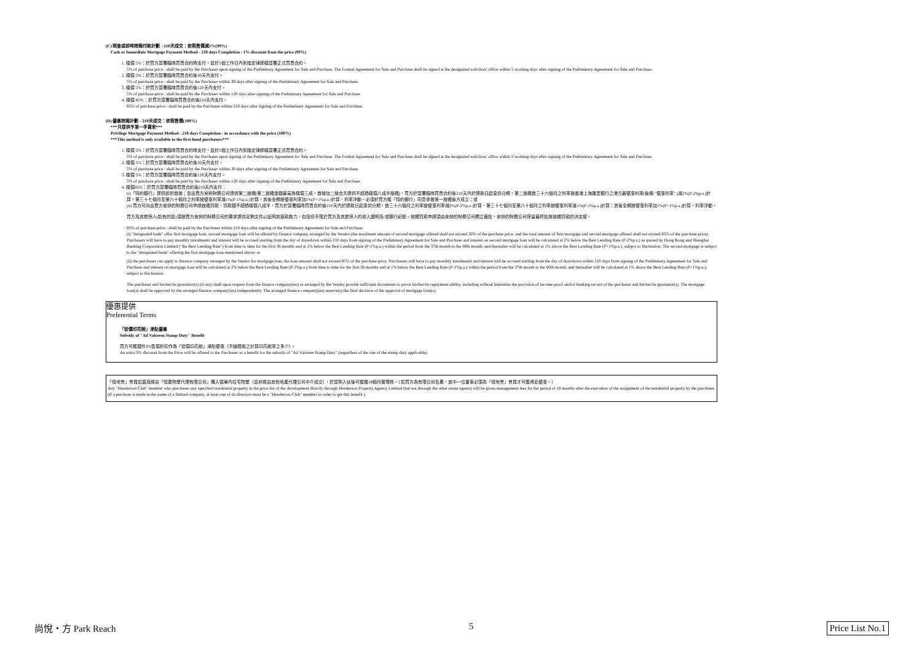(C) 現金或即時按揭付款計劃 - 210天成交：依照售價減1%(99%)
Cash or Immediate Mortgage Payment Method - 210 days Completion : 1% discount from the price (99%)
1. 樓價 5%：於買方簽署臨時買賣合約時支付，並於5個工作日內到指定律師樓簽署正式買賣合約。
5% of purchase price : shall be paid by the Purchaser upon signing of the Preliminary Agreement for Sale and Purchase. The Formal Agreement for Sale and Purchase shall be signed at the designated solicitors' office within 5 working days after signing of the Preliminary Agreement for Sale and Purchase.
2. 樓價 5%：於買方簽署臨時買賣合約後30天內支付。
5% of purchase price : shall be paid by the Purchaser within 30 days after signing of the Preliminary Agreement for Sale and Purchase.
3. 樓價 5%：於買方簽署臨時買賣合約後120天內支付。
5% of purchase price : shall be paid by the Purchaser within 120 days after signing of the Preliminary Agreement for Sale and Purchase.
4. 樓價 85%：於買方簽署臨時買賣合約後210天內支付。
85% of purchase price : shall be paid by the Purchaser within 210 days after signing of the Preliminary Agreement for Sale and Purchase.
(D) 優惠按揭計劃 - 210天成交：依照售價(100%)
***只提供予第一手買家***
Privilege Mortgage Payment Method - 210 days Completion : in accordance with the price (100%)
***This method is only available to the first hand purchasers***
1. 樓價 5%：於買方簽署臨時買賣合約時支付，並於5個工作日內到指定律師樓簽署正式買賣合約。
5% of purchase price : shall be paid by the Purchaser upon signing of the Preliminary Agreement for Sale and Purchase. The Formal Agreement for Sale and Purchase shall be signed at the designated solicitors' office within 5 working days after signing of the Preliminary Agreement for Sale and Purchase.
2. 樓價 5%：於買方簽署臨時買賣合約後30天內支付。
5% of purchase price : shall be paid by the Purchaser within 30 days after signing of the Preliminary Agreement for Sale and Purchase.
3. 樓價 5%：於買方簽署臨時買賣合約後120天內支付。
5% of purchase price : shall be paid by the Purchaser within 120 days after signing of the Preliminary Agreement for Sale and Purchase.
4. 樓價85%：於買方簽署臨時買賣合約後210天內支付：
(i)「特約銀行」提供即供首按；並由賣方安排財務公司提供第二按揭(第二按揭金額最高為樓價三成，首按加二按合共提供不超過樓價八成半按揭)，買方於簽署臨時買賣合約後210天內於提款日起息供分期，第二按揭首三十六個月之利率按香港上海匯豐銀行之港元最優惠利率(後稱 "優惠利率" )減2%(P-2%p.a.)計算，第三十七個月至第六十個月之利率按優惠利率減1%(P-1%p.a.)計算，其後全期按優惠利率加1%(P+1%p.a.)計算，利率浮動。必須於買方獲「特約銀行」同意承做第一按揭後方成立；或
(ii) 買方可向由賣方安排的財務公司申請按揭貸款，貸款額不超過樓價八成半，買方於簽署臨時買賣合約後210天內於提款日起息供分期，首三十六個月之利率按優惠利率減2%(P-2%p.a.)計算，第三十七個月至第六十個月之利率按優惠利率減1%(P-1%p.a.)計算；其後全期按優惠利率加1%(P+1%p.a.)計算，利率浮動。
買方及其擔保人(如有的話)須按賣方安排的財務公司的要求提供足夠文件以証明其還款能力，包括但不限於買方及其擔保人的收入證明及/或銀行紀錄。按揭貸款申請須由安排的財務公司獨立審批，安排的財務公司保留最終批核按揭貸款的決定權。
85% of purchase price : shall be paid by the Purchaser within 210 days after signing of the Preliminary Agreement for Sale and Purchase;
(i) "designated bank" offer first mortgage loan, second mortgage loan will be offered by finance company arranged by the Vendor (the maximum amount of second mortgage offered shall not exceed 30% of the purchase price, and the total amount of first mortgage and second mortgage offered shall not exceed 85% of the purchase price). Purchasers will have to pay monthly instalments and interest will be accrued starting from the day of drawdown within 210 days from signing of the Preliminary Agreement for Sale and Purchase and interest on second mortgage loan will be calculated at 2% below the Best Lending Rate (P-2%p.a.) as quoted by Hong Kong and Shanghai Banking Corporation Limited ("the Best Lending Rate") from time to time for the first 36 months and at 1% below the Best Lending Rate (P-1%p.a.) within the period from the 37th month to the 60th month; and thereafter will be calculated at 1% above the Best Lending Rate (P+1%p.a.), subject to fluctuation. The second mortgage is subject to the "designated bank" offering the first mortgage loan mentioned above; or
(ii) the purchaser can apply to finance company arranged by the Vendor for mortgage loan, the loan amount shall not exceed 85% of the purchase price. Purchasers will have to pay monthly instalments and interest will be accrued starting from the day of drawdown within 210 days from signing of the Preliminary Agreement for Sale and Purchase and interest on mortgage loan will be calculated at 2% below the Best Lending Rate (P-2%p.a.) from time to time for the first 36 months and at 1% below the Best Lending Rate (P-1%p.a.) within the period from the 37th month to the 60th month; and thereafter will be calculated at 1% above the Best Lending Rate (P+1%p.a.), subject to fluctuation.
The purchaser and his/her/its guarantor(s) (if any) shall upon request from the finance company(ies) as arranged by the Vendor provide sufficient documents to prove his/her/its repayment ability, including without limitation the provision of income proof and/or banking record of the purchaser and his/her/its guarantor(s). The mortgage loan(s) shall be approved by the arranged finance company(ies) independently. The arranged finance company(ies) reserve(s) the final decision of the approval of mortgage loan(s).
優惠提供
Preferential Terms
「從價印花稅」津貼優惠
Subsidy of "Ad Valorem Stamp Duty" Benefit
買方可獲額外3%售價折扣作為「從價印花稅」津貼優惠（不論適用之計算印花稅率之多少）。
An extra 3% discount from the Price will be offered to the Purchaser as a benefit for the subsidy of "Ad Valorem Stamp Duty" (regardless of the rate of the stamp duty applicable).
「恒地會」會員如直接經由「恒基物業代理有限公司」購入價單內住宅物業（並非經由其他地產代理公司中介成交），於簽契入伙後可獲贈18個月管理費。（如買方為有限公司名義，其中一位董事必須為「恒地會」會員才可獲得此優惠。）
Any "Henderson Club" member who purchases any specified residential property in the price list of the development directly through Henderson Property Agency Limited (but not through the other estate agents) will be given management fees for the period of 18 months after the execution of the assignment of the residential property by the purchaser. (If a purchase is made in the name of a limited company, at least one of its directors must be a "Henderson Club" member in order to get this benefit.)
尚悅・方 Park Reach 5 Price List No.1